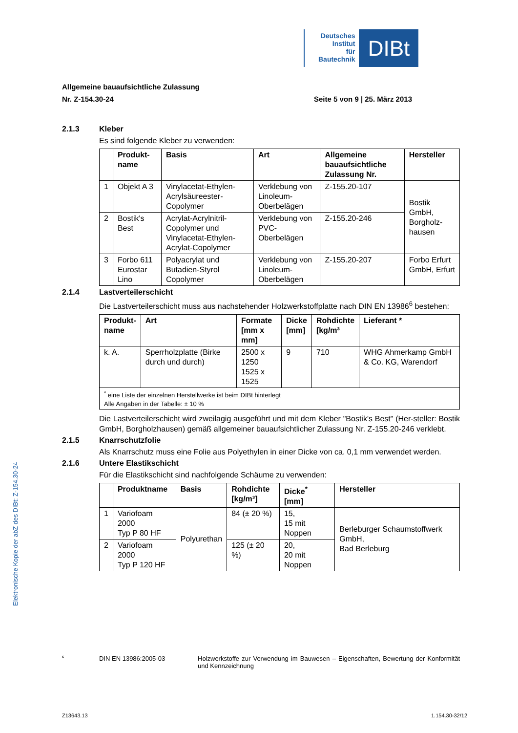Deutsches
Institut
für
Bautechnik
DIBt
Elektronische Kopie der abZ des DIBt: Z-154.30-24
Allgemeine bauaufsichtliche Zulassung
Nr. Z-154.30-24 Seite 5 von 9 | 25. März 2013
2.1.3 Kleber
Es sind folgende Kleber zu verwenden:
| | Produkt- name | Basis | Art | Allgemeine bauaufsichtliche Zulassung Nr. | Hersteller |
| --- | --- | --- | --- | --- | --- |
| 1 | Objekt A 3 | Vinylacetat-Ethylen-Acrylsäureester-Copolymer | Verklebung von Linoleum-Oberbelägen | Z-155.20-107 | Bostik GmbH, Borgholz-hausen |
| 2 | Bostik's Best | Acrylat-Acrylnitril-Copolymer und Vinylacetat-Ethylen-Acrylat-Copolymer | Verklebung von PVC-Oberbelägen | Z-155.20-246 | |
| 3 | Forbo 611 Eurostar Lino | Polyacrylat und Butadien-Styrol Copolymer | Verklebung von Linoleum-Oberbelägen | Z-155.20-207 | Forbo Erfurt GmbH, Erfurt |
2.1.4 Lastverteilerschicht
Die Lastverteilerschicht muss aus nachstehender Holzwerkstoffplatte nach DIN EN 13986<sup>6</sup> bestehen:
| Produkt- name | Art | Formate [mm x mm] | Dicke [mm] | Rohdichte [kg/m³ | Lieferant * |
| --- | --- | --- | --- | --- | --- |
| k. A. | Sperrholzplatte (Birke durch und durch) | 2500 x 1250 1525 x 1525 | 9 | 710 | WHG Ahmerkamp GmbH & Co. KG, Warendorf |
| <sup>*</sup> eine Liste der einzelnen Herstellwerke ist beim DIBt hinterlegt Alle Angaben in der Tabelle: ± 10 % | | | | | |
Die Lastverteilerschicht wird zweilagig ausgeführt und mit dem Kleber "Bostik's Best" (Her-steller: Bostik GmbH, Borgholzhausen) gemäß allgemeiner bauaufsichtlicher Zulassung Nr. Z-155.20-246 verklebt.
2.1.5 Knarrschutzfolie
Als Knarrschutz muss eine Folie aus Polyethylen in einer Dicke von ca. 0,1 mm verwendet werden.
2.1.6 Untere Elastikschicht
Für die Elastikschicht sind nachfolgende Schäume zu verwenden:
| | Produktname | Basis | Rohdichte [kg/m³] | Dicke<sup>*</sup> [mm] | Hersteller |
| --- | --- | --- | --- | --- | --- |
| 1 | Variofoam 2000 Typ P 80 HF | Polyurethan | 84 (± 20 %) | 15, 15 mit Noppen | Berleburger Schaumstoffwerk GmbH, Bad Berleburg |
| 2 | Variofoam 2000 Typ P 120 HF | | 125 (± 20 %) | 20, 20 mit Noppen | |
<sup>6</sup> DIN EN 13986:2005-03 Holzwerkstoffe zur Verwendung im Bauwesen – Eigenschaften, Bewertung der Konformität und Kennzeichnung
Z13643.13 1.154.30-32/12